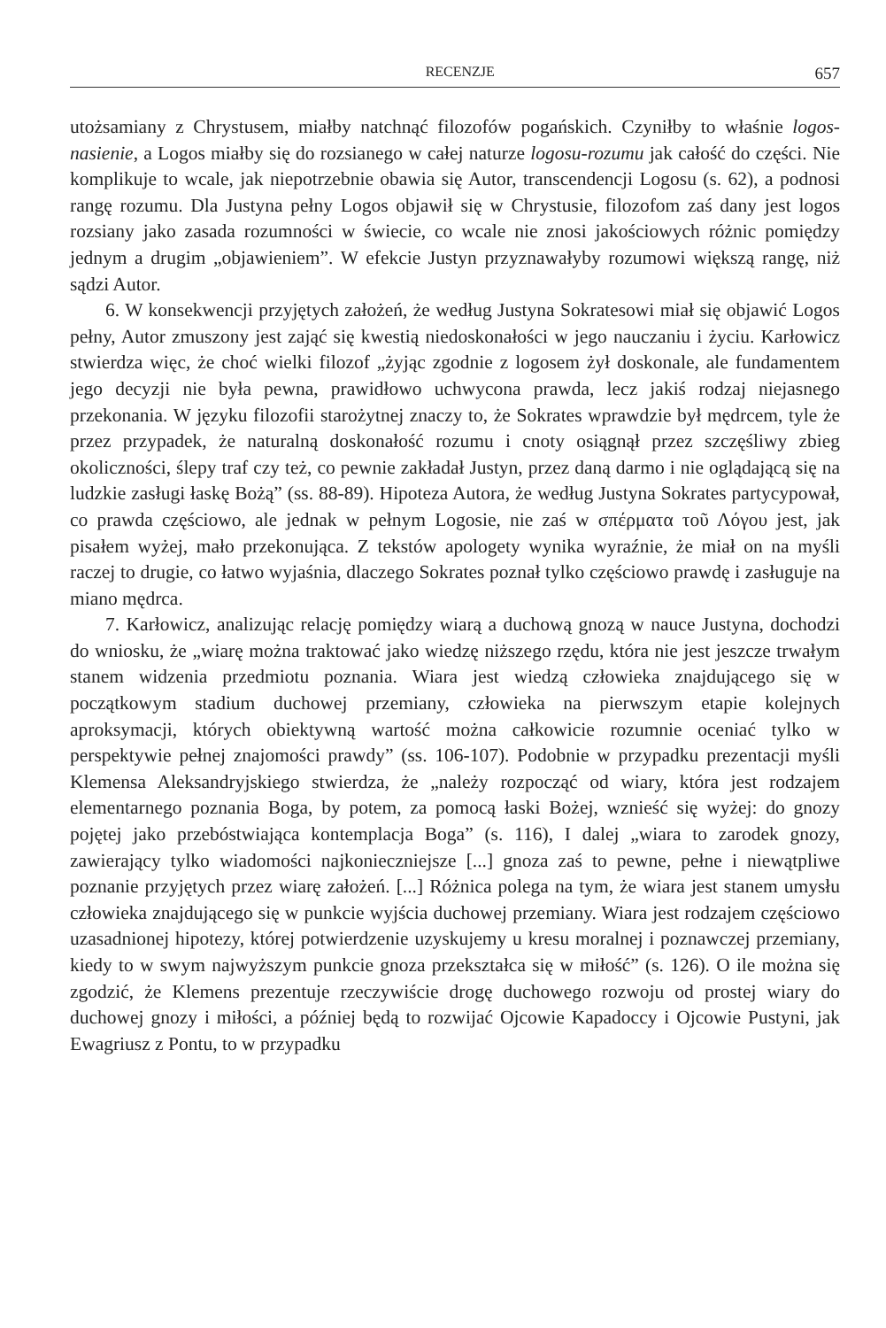RECENZJE 657
utożsamiany z Chrystusem, miałby natchnąć filozofów pogańskich. Czyniłby to właśnie logos-nasienie, a Logos miałby się do rozsianego w całej naturze logosu-rozumu jak całość do części. Nie komplikuje to wcale, jak niepotrzebnie obawia się Autor, transcendencji Logosu (s. 62), a podnosi rangę rozumu. Dla Justyna pełny Logos objawił się w Chrystusie, filozofom zaś dany jest logos rozsiany jako zasada rozumności w świecie, co wcale nie znosi jakościowych różnic pomiędzy jednym a drugim „objawieniem”. W efekcie Justyn przyznawałyby rozumowi większą rangę, niż sądzi Autor.
6. W konsekwencji przyjętych założeń, że według Justyna Sokratesowi miał się objawić Logos pełny, Autor zmuszony jest zająć się kwestią niedoskonałości w jego nauczaniu i życiu. Karłowicz stwierdza więc, że choć wielki filozof „żyjąc zgodnie z logosem żył doskonale, ale fundamentem jego decyzji nie była pewna, prawidłowo uchwycona prawda, lecz jakiś rodzaj niejasnego przekonania. W języku filozofii starożytnej znaczy to, że Sokrates wprawdzie był mędrcem, tyle że przez przypadek, że naturalną doskonałość rozumu i cnoty osiągnął przez szczęśliwy zbieg okoliczności, ślepy traf czy też, co pewnie zakładał Justyn, przez daną darmo i nie oglądającą się na ludzkie zasługi łaskę Bożą” (ss. 88-89). Hipoteza Autora, że według Justyna Sokrates partycypował, co prawda częściowo, ale jednak w pełnym Logosie, nie zaś w σπέρματα τοῦ Λόγου jest, jak pisałem wyżej, mało przekonująca. Z tekstów apologety wynika wyraźnie, że miał on na myśli raczej to drugie, co łatwo wyjaśnia, dlaczego Sokrates poznał tylko częściowo prawdę i zasługuje na miano mędrca.
7. Karłowicz, analizując relację pomiędzy wiarą a duchową gnozą w nauce Justyna, dochodzi do wniosku, że „wiarę można traktować jako wiedzę niższego rzędu, która nie jest jeszcze trwałym stanem widzenia przedmiotu poznania. Wiara jest wiedzą człowieka znajdującego się w początkowym stadium duchowej przemiany, człowieka na pierwszym etapie kolejnych aproksymacji, których obiektywną wartość można całkowicie rozumnie oceniać tylko w perspektywie pełnej znajomości prawdy” (ss. 106-107). Podobnie w przypadku prezentacji myśli Klemensa Aleksandryjskiego stwierdza, że „należy rozpocząć od wiary, która jest rodzajem elementarnego poznania Boga, by potem, za pomocą łaski Bożej, wznieść się wyżej: do gnozy pojętej jako przebóstwiająca kontemplacja Boga” (s. 116), I dalej „wiara to zarodek gnozy, zawierający tylko wiadomości najkonieczniejsze [...] gnoza zaś to pewne, pełne i niewątpliwe poznanie przyjętych przez wiarę założeń. [...] Różnica polega na tym, że wiara jest stanem umysłu człowieka znajdującego się w punkcie wyjścia duchowej przemiany. Wiara jest rodzajem częściowo uzasadnionej hipotezy, której potwierdzenie uzyskujemy u kresu moralnej i poznawczej przemiany, kiedy to w swym najwyższym punkcie gnoza przekształca się w miłość” (s. 126). O ile można się zgodzić, że Klemens prezentuje rzeczywiście drogę duchowego rozwoju od prostej wiary do duchowej gnozy i miłości, a później będą to rozwijać Ojcowie Kapadoccy i Ojcowie Pustyni, jak Ewagriusz z Pontu, to w przypadku